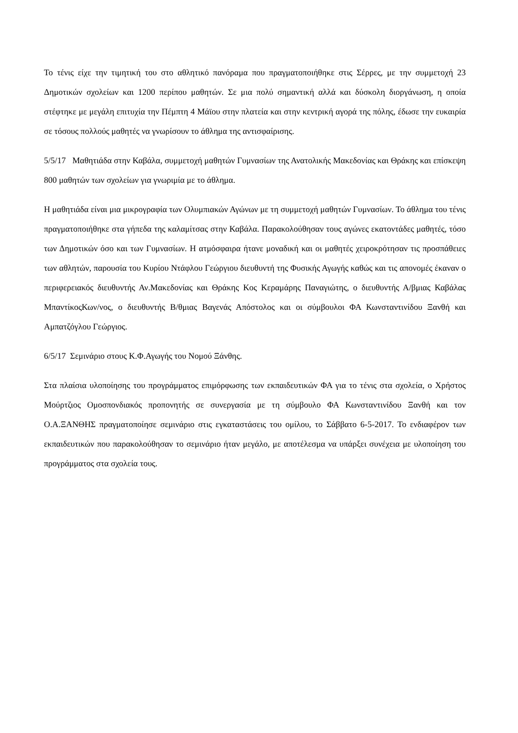Το τένις είχε την τιμητική του στο αθλητικό πανόραμα που πραγματοποιήθηκε στις Σέρρες, με την συμμετοχή 23 Δημοτικών σχολείων και 1200 περίπου μαθητών. Σε μια πολύ σημαντική αλλά και δύσκολη διοργάνωση, η οποία στέφτηκε με μεγάλη επιτυχία την Πέμπτη 4 Μάϊου στην πλατεία και στην κεντρική αγορά της πόλης, έδωσε την ευκαιρία σε τόσους πολλούς μαθητές να γνωρίσουν το άθλημα της αντισφαίρισης.
5/5/17 Μαθητιάδα στην Καβάλα, συμμετοχή μαθητών Γυμνασίων της Ανατολικής Μακεδονίας και Θράκης και επίσκεψη 800 μαθητών των σχολείων για γνωριμία με το άθλημα.
Η μαθητιάδα είναι μια μικρογραφία των Ολυμπιακών Αγώνων με τη συμμετοχή μαθητών Γυμνασίων. Το άθλημα του τένις πραγματοποιήθηκε στα γήπεδα της καλαμίτσας στην Καβάλα. Παρακολούθησαν τους αγώνες εκατοντάδες μαθητές, τόσο των Δημοτικών όσο και των Γυμνασίων. Η ατμόσφαιρα ήτανε μοναδική και οι μαθητές χειροκρότησαν τις προσπάθειες των αθλητών, παρουσία του Κυρίου Ντάφλου Γεώργιου διευθυντή της Φυσικής Αγωγής καθώς και τις απονομές έκαναν ο περιφερειακός διευθυντής Αν.Μακεδονίας και Θράκης Κος Κεραμάρης Παναγιώτης, ο διευθυντής Α/βμιας Καβάλας ΜπαντίκοςΚων/νος, ο διευθυντής Β/θμιας Βαγενάς Απόστολος και οι σύμβουλοι ΦΑ Κωνσταντινίδου Ξανθή και Αμπατζόγλου Γεώργιος.
6/5/17 Σεμινάριο στους Κ.Φ.Αγωγής του Νομού Ξάνθης.
Στα πλαίσια υλοποίησης του προγράμματος επιμόρφωσης των εκπαιδευτικών ΦΑ για το τένις στα σχολεία, ο Χρήστος Μούρτζιος Ομοσπονδιακός προπονητής σε συνεργασία με τη σύμβουλο ΦΑ Κωνσταντινίδου Ξανθή και τον Ο.Α.ΞΑΝΘΗΣ πραγματοποίησε σεμινάριο στις εγκαταστάσεις του ομίλου, το Σάββατο 6-5-2017. Το ενδιαφέρον των εκπαιδευτικών που παρακολούθησαν το σεμινάριο ήταν μεγάλο, με αποτέλεσμα να υπάρξει συνέχεια με υλοποίηση του προγράμματος στα σχολεία τους.